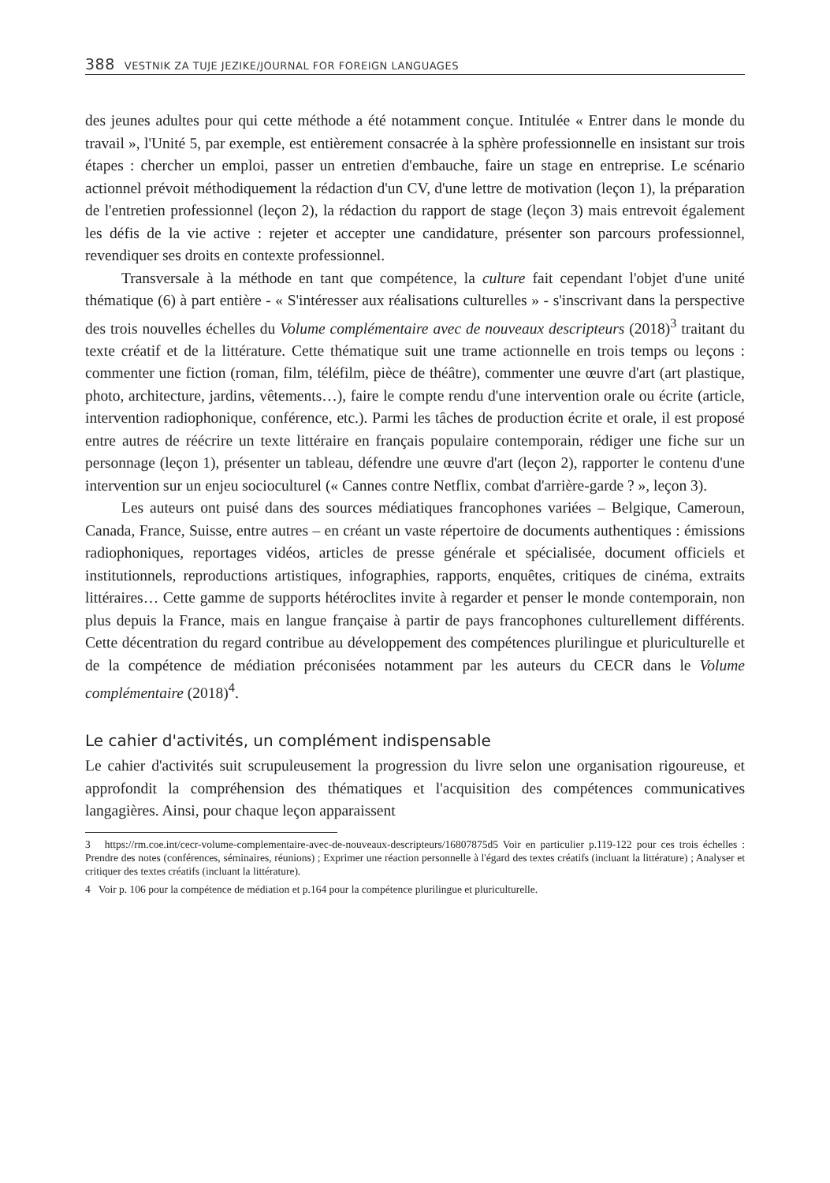388 VESTNIK ZA TUJE JEZIKE/JOURNAL FOR FOREIGN LANGUAGES
des jeunes adultes pour qui cette méthode a été notamment conçue. Intitulée « Entrer dans le monde du travail », l'Unité 5, par exemple, est entièrement consacrée à la sphère professionnelle en insistant sur trois étapes : chercher un emploi, passer un entretien d'embauche, faire un stage en entreprise. Le scénario actionnel prévoit méthodiquement la rédaction d'un CV, d'une lettre de motivation (leçon 1), la préparation de l'entretien professionnel (leçon 2), la rédaction du rapport de stage (leçon 3) mais entrevoit également les défis de la vie active : rejeter et accepter une candidature, présenter son parcours professionnel, revendiquer ses droits en contexte professionnel.
Transversale à la méthode en tant que compétence, la culture fait cependant l'objet d'une unité thématique (6) à part entière - « S'intéresser aux réalisations culturelles » - s'inscrivant dans la perspective des trois nouvelles échelles du Volume complémentaire avec de nouveaux descripteurs (2018)<sup>3</sup> traitant du texte créatif et de la littérature. Cette thématique suit une trame actionnelle en trois temps ou leçons : commenter une fiction (roman, film, téléfilm, pièce de théâtre), commenter une œuvre d'art (art plastique, photo, architecture, jardins, vêtements…), faire le compte rendu d'une intervention orale ou écrite (article, intervention radiophonique, conférence, etc.). Parmi les tâches de production écrite et orale, il est proposé entre autres de réécrire un texte littéraire en français populaire contemporain, rédiger une fiche sur un personnage (leçon 1), présenter un tableau, défendre une œuvre d'art (leçon 2), rapporter le contenu d'une intervention sur un enjeu socioculturel (« Cannes contre Netflix, combat d'arrière-garde ? », leçon 3).
Les auteurs ont puisé dans des sources médiatiques francophones variées – Belgique, Cameroun, Canada, France, Suisse, entre autres – en créant un vaste répertoire de documents authentiques : émissions radiophoniques, reportages vidéos, articles de presse générale et spécialisée, document officiels et institutionnels, reproductions artistiques, infographies, rapports, enquêtes, critiques de cinéma, extraits littéraires… Cette gamme de supports hétéroclites invite à regarder et penser le monde contemporain, non plus depuis la France, mais en langue française à partir de pays francophones culturellement différents. Cette décentration du regard contribue au développement des compétences plurilingue et pluriculturelle et de la compétence de médiation préconisées notamment par les auteurs du CECR dans le Volume complémentaire (2018)<sup>4</sup>.
Le cahier d'activités, un complément indispensable
Le cahier d'activités suit scrupuleusement la progression du livre selon une organisation rigoureuse, et approfondit la compréhension des thématiques et l'acquisition des compétences communicatives langagières. Ainsi, pour chaque leçon apparaissent
3 https://rm.coe.int/cecr-volume-complementaire-avec-de-nouveaux-descripteurs/16807875d5 Voir en particulier p.119-122 pour ces trois échelles : Prendre des notes (conférences, séminaires, réunions) ; Exprimer une réaction personnelle à l'égard des textes créatifs (incluant la littérature) ; Analyser et critiquer des textes créatifs (incluant la littérature).
4 Voir p. 106 pour la compétence de médiation et p.164 pour la compétence plurilingue et pluriculturelle.